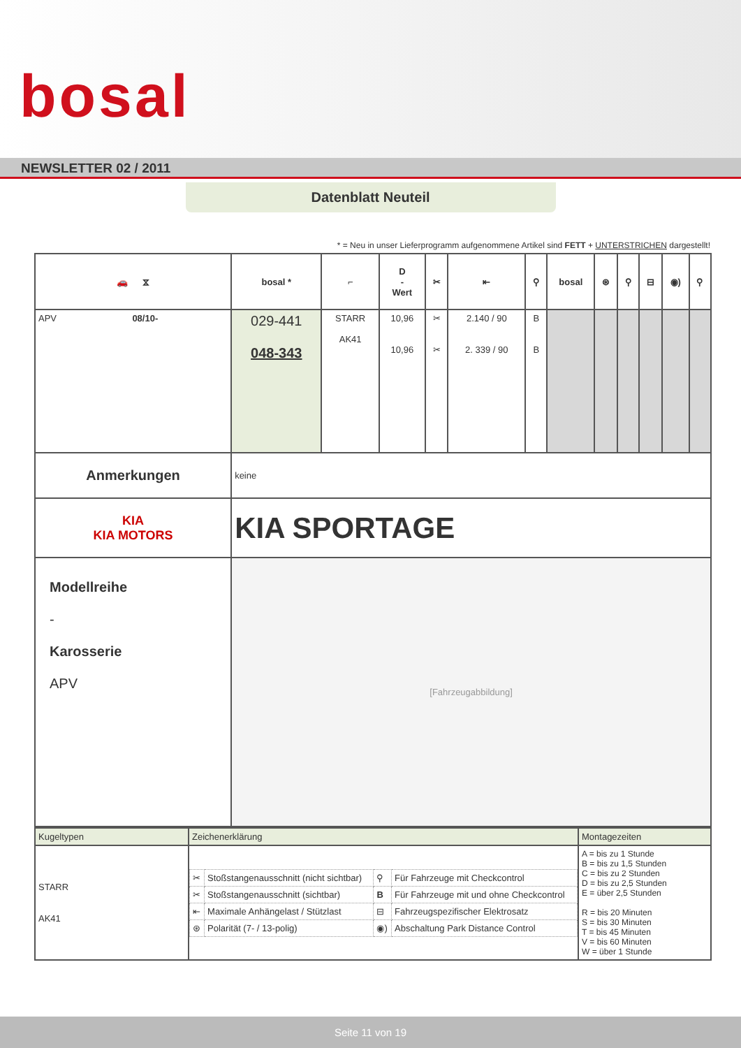bosal
NEWSLETTER 02 / 2011
Datenblatt Neuteil
* = Neu in unser Lieferprogramm aufgenommene Artikel sind FETT + UNTERSTRICHEN dargestellt!
| 🚗 ⧖ | bosal * | ⌐ | D - Wert | ✂ | ⇤ | ⚲ | bosal | ⊛ | ⚲ | ⊟ | ◉) | ⚲ |
| --- | --- | --- | --- | --- | --- | --- | --- | --- | --- | --- | --- | --- |
| APV 08/10- | 029-441 048-343 | STARR AK41 | 10,96 10,96 | ✂ ✂ | 2.140 / 90 2. 339 / 90 | B B | | | | | | |
| Anmerkungen | keine | | | | | | | | | | | |
| KIA KIA MOTORS | KIA SPORTAGE | | | | | | | | | | | |
| Modellreihe - Karosserie APV | [Fahrzeugabbildung] | | | | | | | | | | | |
| Kugeltypen | Zeichenerklärung | Montagezeiten |
| STARR AK41 | / ✂ / Stoßstangenausschnitt (nicht sichtbar) / ⚲ / Für Fahrzeuge mit Checkcontrol / / ✂ / Stoßstangenausschnitt (sichtbar) / B / Für Fahrzeuge mit und ohne Checkcontrol / / ⇤ / Maximale Anhängelast / Stützlast / ⊟ / Fahrzeugspezifischer Elektrosatz / / ⊛ / Polarität (7- / 13-polig) / ◉) / Abschaltung Park Distance Control / | A = bis zu 1 Stunde B = bis zu 1,5 Stunden C = bis zu 2 Stunden D = bis zu 2,5 Stunden E = über 2,5 Stunden R = bis 20 Minuten S = bis 30 Minuten T = bis 45 Minuten V = bis 60 Minuten W = über 1 Stunde |
Seite 11 von 19